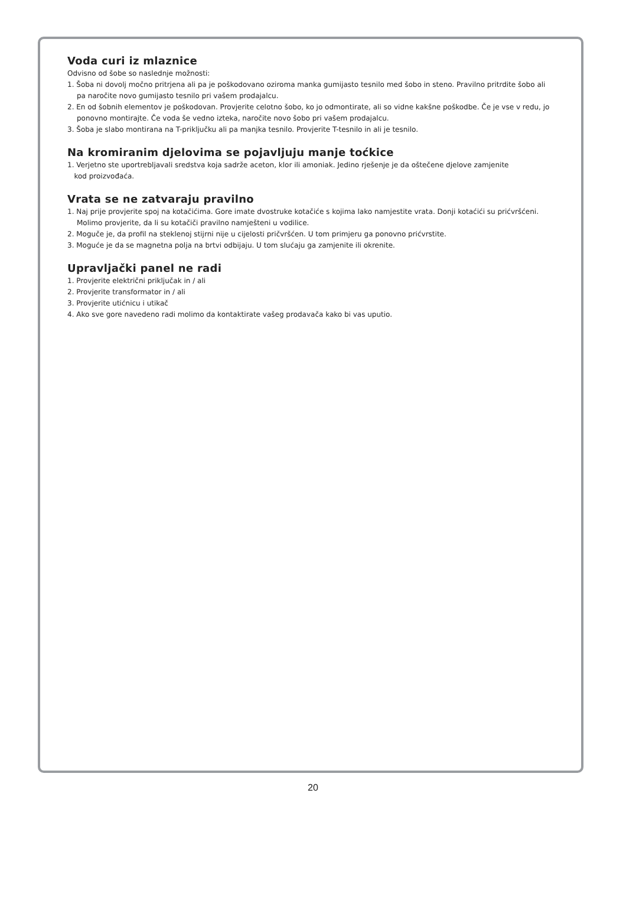Voda curi iz mlaznice
Odvisno od šobe so naslednje možnosti:
1. Šoba ni dovolj močno pritrjena ali pa je poškodovano oziroma manka gumijasto tesnilo med šobo in steno. Pravilno pritrdite šobo ali pa naročite novo gumijasto tesnilo pri vašem prodajalcu.
2. En od šobnih elementov je poškodovan. Provjerite celotno šobo, ko jo odmontirate, ali so vidne kakšne poškodbe. Če je vse v redu, jo ponovno montirajte. Če voda še vedno izteka, naročite novo šobo pri vašem prodajalcu.
3. Šoba je slabo montirana na T-priključku ali pa manjka tesnilo. Provjerite T-tesnilo in ali je tesnilo.
Na kromiranim djelovima se pojavljuju manje toćkice
1. Verjetno ste uportrebljavali sredstva koja sadrže aceton, klor ili amoniak. Jedino rješenje je da oštečene djelove zamjenite
kod proizvođaća.
Vrata se ne zatvaraju pravilno
1. Naj prije provjerite spoj na kotačićima. Gore imate dvostruke kotačiće s kojima lako namjestite vrata. Donji kotaćići su prićvršćeni. Molimo provjerite, da li su kotačiči pravilno namješteni u vodilice.
2. Moguče je, da profil na steklenoj stijrni nije u cijelosti pričvršćen. U tom primjeru ga ponovno prićvrstite.
3. Moguće je da se magnetna polja na brtvi odbijaju. U tom slućaju ga zamjenite ili okrenite.
Upravljački panel ne radi
1. Provjerite električni priključak in / ali
2. Provjerite transformator in / ali
3. Provjerite utićnicu i utikač
4. Ako sve gore navedeno radi molimo da kontaktirate vašeg prodavača kako bi vas uputio.
20